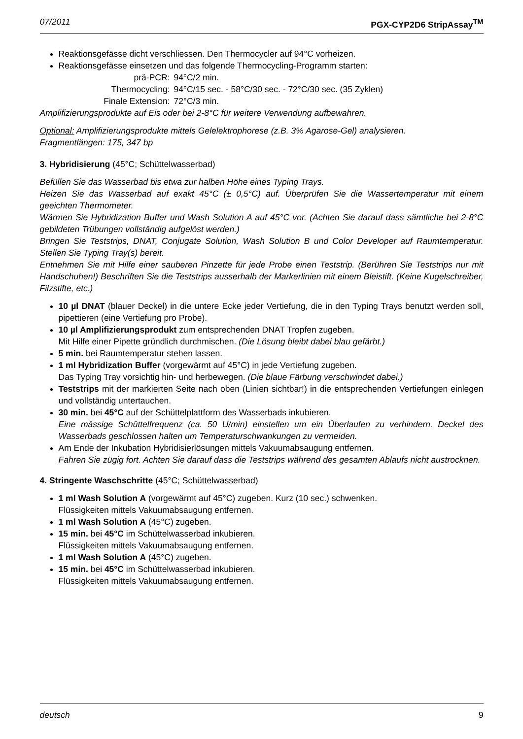07/2011 PGX-CYP2D6 StripAssay<sup>TM</sup>
Reaktionsgefässe dicht verschliessen. Den Thermocycler auf 94°C vorheizen.
Reaktionsgefässe einsetzen und das folgende Thermocycling-Programm starten:
prä-PCR:
94°C/2 min.
Thermocycling:
94°C/15 sec. - 58°C/30 sec. - 72°C/30 sec. (35 Zyklen)
Finale Extension:
72°C/3 min.
Amplifizierungsprodukte auf Eis oder bei 2-8°C für weitere Verwendung aufbewahren.
Optional: Amplifizierungsprodukte mittels Gelelektrophorese (z.B. 3% Agarose-Gel) analysieren.
Fragmentlängen: 175, 347 bp
3. Hybridisierung (45°C; Schüttelwasserbad)
Befüllen Sie das Wasserbad bis etwa zur halben Höhe eines Typing Trays.
Heizen Sie das Wasserbad auf exakt 45°C (± 0,5°C) auf. Überprüfen Sie die Wassertemperatur mit einem geeichten Thermometer.
Wärmen Sie Hybridization Buffer und Wash Solution A auf 45°C vor. (Achten Sie darauf dass sämtliche bei 2-8°C gebildeten Trübungen vollständig aufgelöst werden.)
Bringen Sie Teststrips, DNAT, Conjugate Solution, Wash Solution B und Color Developer auf Raumtemperatur. Stellen Sie Typing Tray(s) bereit.
Entnehmen Sie mit Hilfe einer sauberen Pinzette für jede Probe einen Teststrip. (Berühren Sie Teststrips nur mit Handschuhen!) Beschriften Sie die Teststrips ausserhalb der Markerlinien mit einem Bleistift. (Keine Kugelschreiber, Filzstifte, etc.)
10 µl DNAT (blauer Deckel) in die untere Ecke jeder Vertiefung, die in den Typing Trays benutzt werden soll, pipettieren (eine Vertiefung pro Probe).
10 µl Amplifizierungsprodukt zum entsprechenden DNAT Tropfen zugeben.
Mit Hilfe einer Pipette gründlich durchmischen. (Die Lösung bleibt dabei blau gefärbt.)
5 min. bei Raumtemperatur stehen lassen.
1 ml Hybridization Buffer (vorgewärmt auf 45°C) in jede Vertiefung zugeben.
Das Typing Tray vorsichtig hin- und herbewegen. (Die blaue Färbung verschwindet dabei.)
Teststrips mit der markierten Seite nach oben (Linien sichtbar!) in die entsprechenden Vertiefungen einlegen und vollständig untertauchen.
30 min. bei 45°C auf der Schüttelplattform des Wasserbads inkubieren.
Eine mässige Schüttelfrequenz (ca. 50 U/min) einstellen um ein Überlaufen zu verhindern. Deckel des Wasserbads geschlossen halten um Temperaturschwankungen zu vermeiden.
Am Ende der Inkubation Hybridisierlösungen mittels Vakuumabsaugung entfernen.
Fahren Sie zügig fort. Achten Sie darauf dass die Teststrips während des gesamten Ablaufs nicht austrocknen.
4. Stringente Waschschritte (45°C; Schüttelwasserbad)
1 ml Wash Solution A (vorgewärmt auf 45°C) zugeben. Kurz (10 sec.) schwenken.
Flüssigkeiten mittels Vakuumabsaugung entfernen.
1 ml Wash Solution A (45°C) zugeben.
15 min. bei 45°C im Schüttelwasserbad inkubieren.
Flüssigkeiten mittels Vakuumabsaugung entfernen.
1 ml Wash Solution A (45°C) zugeben.
15 min. bei 45°C im Schüttelwasserbad inkubieren.
Flüssigkeiten mittels Vakuumabsaugung entfernen.
deutsch 9